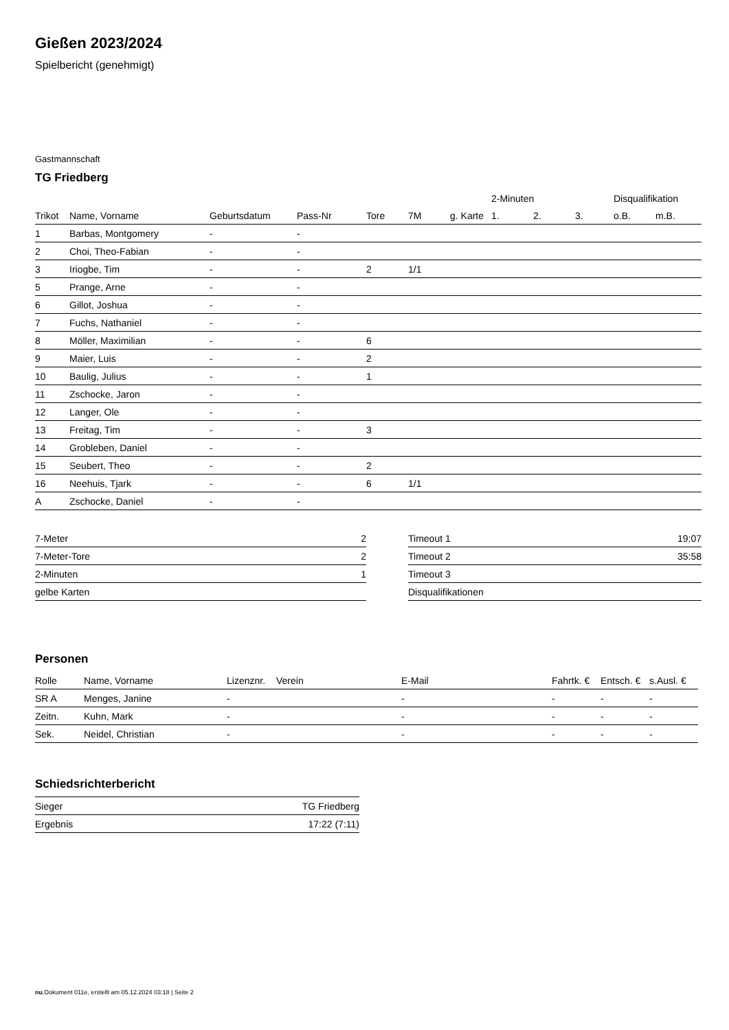Gießen 2023/2024
Spielbericht (genehmigt)
Gastmannschaft
TG Friedberg
| | | | | | | | 2-Minuten | | | Disqualifikation | |
| --- | --- | --- | --- | --- | --- | --- | --- | --- | --- | --- | --- |
| Trikot | Name, Vorname | Geburtsdatum | Pass-Nr | Tore | 7M | g. Karte | 1. | 2. | 3. | o.B. | m.B. |
| 1 | Barbas, Montgomery | - | - | | | | | | | | |
| 2 | Choi, Theo-Fabian | - | - | | | | | | | | |
| 3 | Iriogbe, Tim | - | - | 2 | 1/1 | | | | | | |
| 5 | Prange, Arne | - | - | | | | | | | | |
| 6 | Gillot, Joshua | - | - | | | | | | | | |
| 7 | Fuchs, Nathaniel | - | - | | | | | | | | |
| 8 | Möller, Maximilian | - | - | 6 | | | | | | | |
| 9 | Maier, Luis | - | - | 2 | | | | | | | |
| 10 | Baulig, Julius | - | - | 1 | | | | | | | |
| 11 | Zschocke, Jaron | - | - | | | | | | | | |
| 12 | Langer, Ole | - | - | | | | | | | | |
| 13 | Freitag, Tim | - | - | 3 | | | | | | | |
| 14 | Grobleben, Daniel | - | - | | | | | | | | |
| 15 | Seubert, Theo | - | - | 2 | | | | | | | |
| 16 | Neehuis, Tjark | - | - | 6 | 1/1 | | | | | | |
| A | Zschocke, Daniel | - | - | | | | | | | | |
| 7-Meter | 2 |
| 7-Meter-Tore | 2 |
| 2-Minuten | 1 |
| gelbe Karten | |
| Timeout 1 | 19:07 |
| Timeout 2 | 35:58 |
| Timeout 3 | |
| Disqualifikationen | |
Personen
| Rolle | Name, Vorname | Lizenznr. | Verein | E-Mail | Fahrtk. € | Entsch. € | s.Ausl. € |
| --- | --- | --- | --- | --- | --- | --- | --- |
| SR A | Menges, Janine | - | | - | - | - | - |
| Zeitn. | Kuhn, Mark | - | | - | - | - | - |
| Sek. | Neidel, Christian | - | | - | - | - | - |
Schiedsrichterbericht
| Sieger | TG Friedberg |
| Ergebnis | 17:22 (7:11) |
nu.Dokument 011e, erstellt am 05.12.2024 03:18 | Seite 2